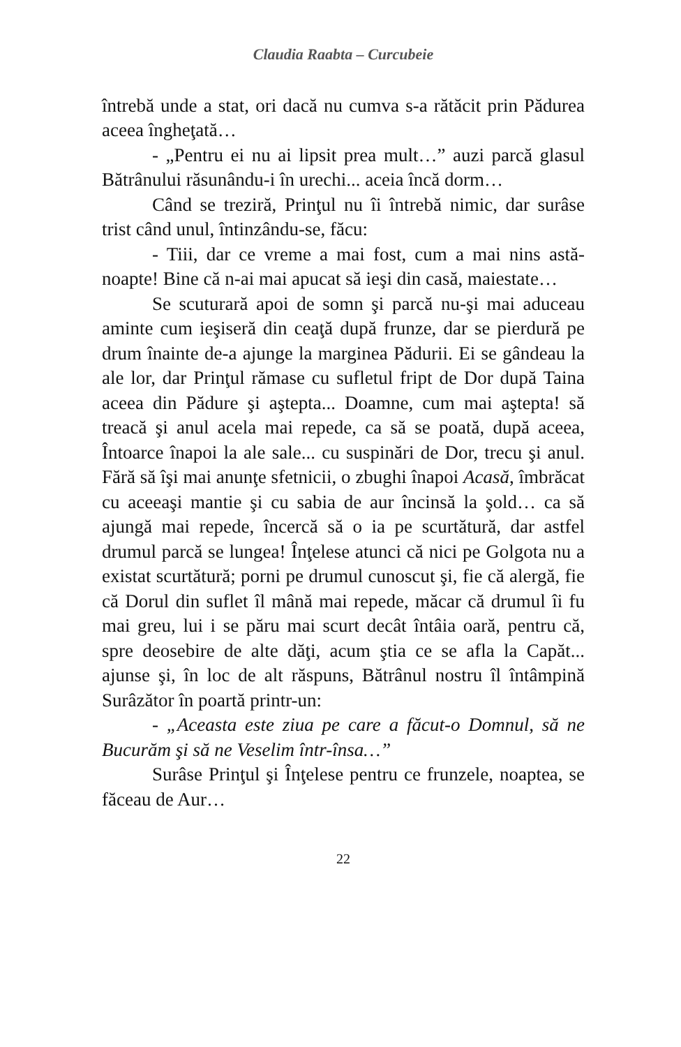Claudia Raabta – Curcubeie
întrebă unde a stat, ori dacă nu cumva s-a rătăcit prin Pădurea aceea îngheţată…
- „Pentru ei nu ai lipsit prea mult…” auzi parcă glasul Bătrânului răsunându-i în urechi... aceia încă dorm…
Când se treziră, Prinţul nu îi întrebă nimic, dar surâse trist când unul, întinzându-se, făcu:
- Tiii, dar ce vreme a mai fost, cum a mai nins astă-noapte! Bine că n-ai mai apucat să ieşi din casă, maiestate…
Se scuturară apoi de somn şi parcă nu-şi mai aduceau aminte cum ieşiseră din ceaţă după frunze, dar se pierdură pe drum înainte de-a ajunge la marginea Pădurii. Ei se gândeau la ale lor, dar Prinţul rămase cu sufletul fript de Dor după Taina aceea din Pădure şi aştepta... Doamne, cum mai aştepta! să treacă şi anul acela mai repede, ca să se poată, după aceea, Întoarce înapoi la ale sale... cu suspinări de Dor, trecu şi anul. Fără să îşi mai anunţe sfetnicii, o zbughi înapoi Acasă, îmbrăcat cu aceeaşi mantie şi cu sabia de aur încinsă la şold… ca să ajungă mai repede, încercă să o ia pe scurtătură, dar astfel drumul parcă se lungea! Înţelese atunci că nici pe Golgota nu a existat scurtătură; porni pe drumul cunoscut şi, fie că alergă, fie că Dorul din suflet îl mână mai repede, măcar că drumul îi fu mai greu, lui i se păru mai scurt decât întâia oară, pentru că, spre deosebire de alte dăţi, acum ştia ce se afla la Capăt... ajunse şi, în loc de alt răspuns, Bătrânul nostru îl întâmpină Surâzător în poartă printr-un:
- „Aceasta este ziua pe care a făcut-o Domnul, să ne Bucurăm şi să ne Veselim într-însa…”
Surâse Prinţul şi Înţelese pentru ce frunzele, noaptea, se făceau de Aur…
22